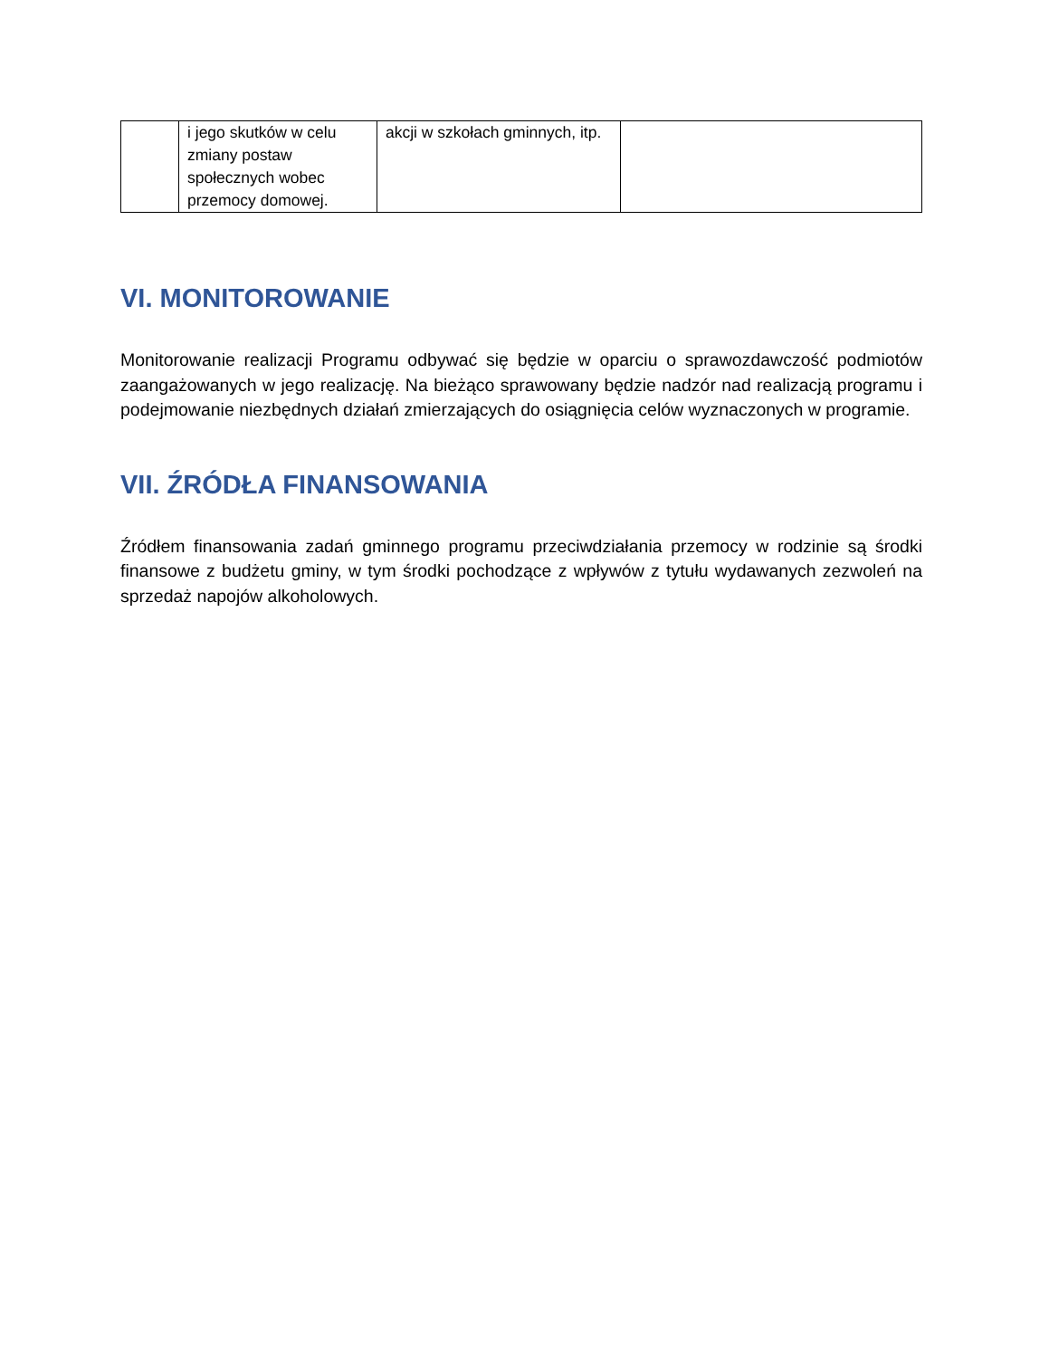| | i jego skutków w celu zmiany postaw społecznych wobec przemocy domowej. | akcji w szkołach gminnych, itp. | |
VI. MONITOROWANIE
Monitorowanie realizacji Programu odbywać się będzie w oparciu o sprawozdawczość podmiotów zaangażowanych w jego realizację. Na bieżąco sprawowany będzie nadzór nad realizacją programu i podejmowanie niezbędnych działań zmierzających do osiągnięcia celów wyznaczonych w programie.
VII. ŹRÓDŁA FINANSOWANIA
Źródłem finansowania zadań gminnego programu przeciwdziałania przemocy w rodzinie są środki finansowe z budżetu gminy, w tym środki pochodzące z wpływów z tytułu wydawanych zezwoleń na sprzedaż napojów alkoholowych.